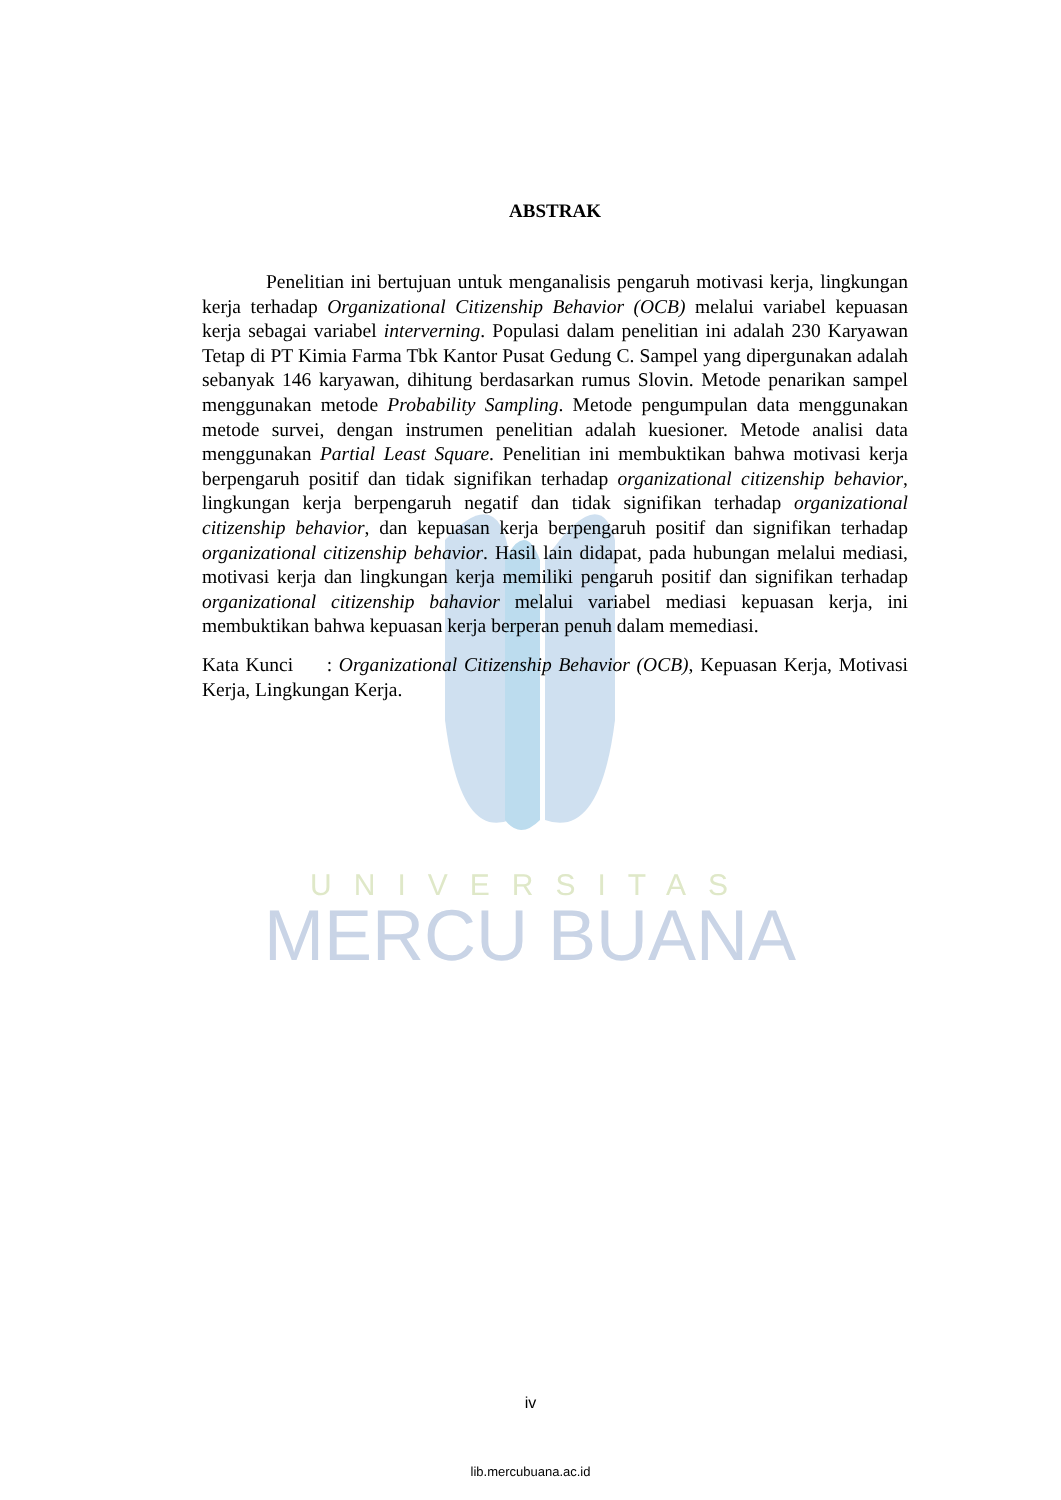UNIVERSITAS
MERCU BUANA
ABSTRAK
Penelitian ini bertujuan untuk menganalisis pengaruh motivasi kerja, lingkungan kerja terhadap Organizational Citizenship Behavior (OCB) melalui variabel kepuasan kerja sebagai variabel interverning. Populasi dalam penelitian ini adalah 230 Karyawan Tetap di PT Kimia Farma Tbk Kantor Pusat Gedung C. Sampel yang dipergunakan adalah sebanyak 146 karyawan, dihitung berdasarkan rumus Slovin. Metode penarikan sampel menggunakan metode Probability Sampling. Metode pengumpulan data menggunakan metode survei, dengan instrumen penelitian adalah kuesioner. Metode analisi data menggunakan Partial Least Square. Penelitian ini membuktikan bahwa motivasi kerja berpengaruh positif dan tidak signifikan terhadap organizational citizenship behavior, lingkungan kerja berpengaruh negatif dan tidak signifikan terhadap organizational citizenship behavior, dan kepuasan kerja berpengaruh positif dan signifikan terhadap organizational citizenship behavior. Hasil lain didapat, pada hubungan melalui mediasi, motivasi kerja dan lingkungan kerja memiliki pengaruh positif dan signifikan terhadap organizational citizenship bahavior melalui variabel mediasi kepuasan kerja, ini membuktikan bahwa kepuasan kerja berperan penuh dalam memediasi.
Kata Kunci : Organizational Citizenship Behavior (OCB), Kepuasan Kerja, Motivasi Kerja, Lingkungan Kerja.
iv
lib.mercubuana.ac.id